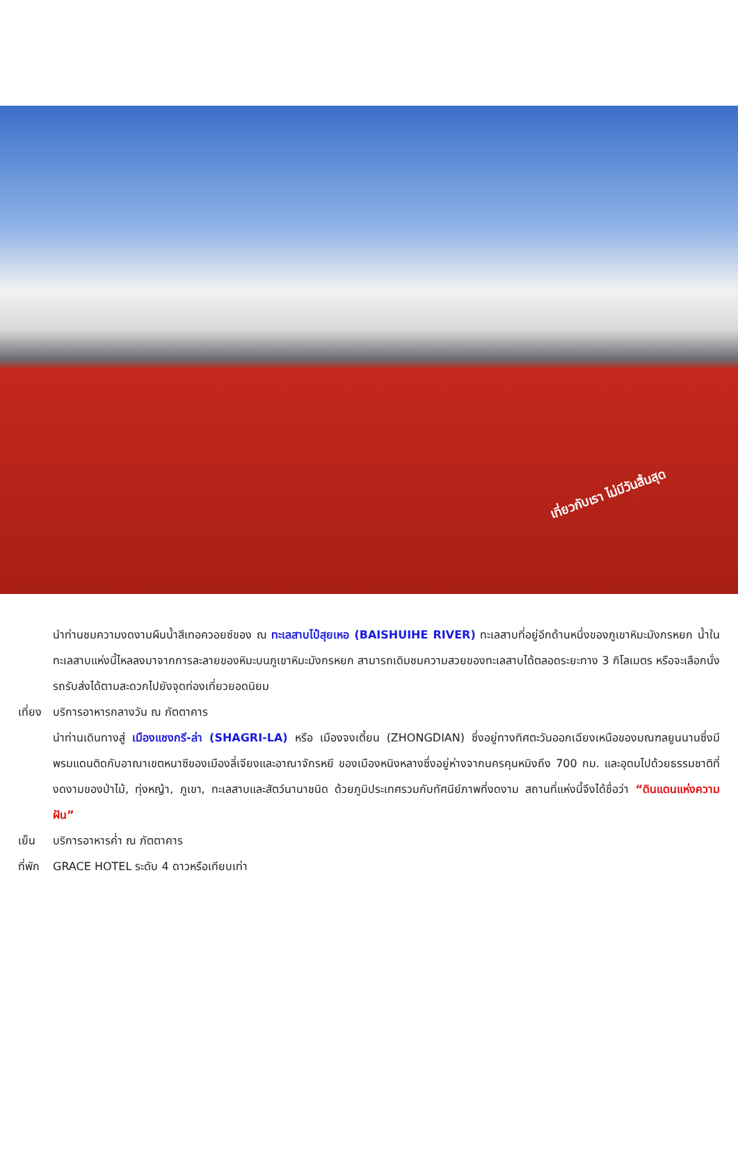เที่ยวกับเรา ไม่มีวันสิ้นสุด
นำท่านชมความงดงามผืนน้ำสีเทอควอยซ์ของ ณ ทะเลสาบไป๋สุยเหอ (BAISHUIHE RIVER) ทะเลสาบที่อยู่อีกด้านหนึ่งของภูเขาหิมะมังกรหยก น้ำในทะเลสาบแห่งนี้ไหลลงมาจากการละลายของหิมะบนภูเขาหิมะมังกรหยก สามารถเดิมชมความสวยของทะเลสาบได้ตลอดระยะทาง 3 กิโลเมตร หรือจะเลือกนั่งรถรับส่งได้ตามสะดวกไปยังจุดท่องเที่ยวยอดนิยม
เที่ยง
บริการอาหารกลางวัน ณ ภัตตาคาร
นำท่านเดินทางสู่ เมืองแชงกรี-ล่า (SHAGRI-LA) หรือ เมืองจงเตี้ยน (ZHONGDIAN) ซึ่งอยู่ทางทิศตะวันออกเฉียงเหนือของมณฑลยูนนานซึ่งมีพรมแดนติดกับอาณาเขตหนาซีของเมืองลี่เจียงและอาณาจักรหยี ของเมืองหนิงหลางซึ่งอยู่ห่างจากนครคุนหมิงถึง 700 กม. และอุดมไปด้วยธรรมชาติที่งดงามของป่าไม้, ทุ่งหญ้า, ภูเขา, ทะเลสาบและสัตว์นานาชนิด ด้วยภูมิประเทศรวมกับทัศนีย์ภาพที่งดงาม สถานที่แห่งนี้จึงได้ชื่อว่า “ดินแดนแห่งความฝัน”
เย็น บริการอาหารค่ำ ณ ภัตตาคาร
ที่พัก
GRACE HOTEL ระดับ 4 ดาวหรือเทียบเท่า